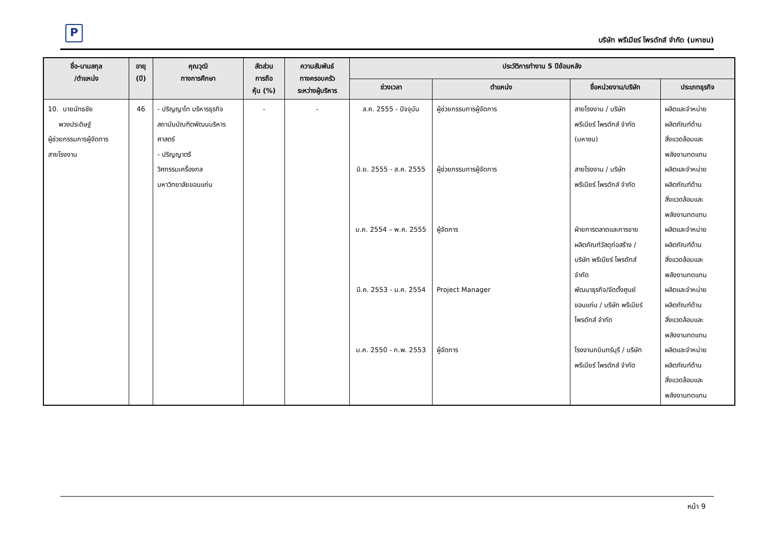P
บริษัท พรีเมียร์ โพรดักส์ จำกัด (มหาชน)
| ชื่อ-นามสกุล /ตำแหน่ง | อายุ (ปี) | คุณวุฒิ ทางการศึกษา | สัดส่วน การถือ หุ้น (%) | ความสัมพันธ์ ทางครอบครัว ระหว่างผู้บริหาร | ประวัติการทำงาน 5 ปีย้อนหลัง | | | |
| --- | --- | --- | --- | --- | --- | --- | --- | --- |
| | | | | | ช่วงเวลา | ตำแหน่ง | ชื่อหน่วยงาน/บริษัท | ประเภทธุรกิจ |
| 10. นายนัทธชัย พวงประดิษฐ์ ผู้ช่วยกรรมการผู้จัดการ สายโรงงาน | 46 | - ปริญญาโท บริหารธุรกิจ สถาบันบัณฑิตพัฒนบริหาร ศาสตร์ - ปริญญาตรี วิศกรรมเครื่องกล มหาวิทยาลัยขอนแก่น | - | - | ส.ค. 2555 - ปัจจุบัน มิ.ย. 2555 - ส.ค. 2555 ม.ค. 2554 – พ.ค. 2555 มี.ค. 2553 - ม.ค. 2554 ม.ค. 2550 - ก.พ. 2553 | ผู้ช่วยกรรมการผู้จัดการ ผู้ช่วยกรรมการผู้จัดการ ผู้จัดการ Project Manager ผู้จัดการ | สายโรงงาน / บริษัท พรีเมียร์ โพรดักส์ จำกัด (มหาชน) สายโรงงาน / บริษัท พรีเมียร์ โพรดักส์ จำกัด ฝ่ายการตลาดและการขาย ผลิตภัณฑ์วัสดุก่อสร้าง / บริษัท พรีเมียร์ โพรดักส์ จำกัด พัฒนาธุรกิจ/จัดตั้งศูนย์ ขอนแก่น / บริษัท พรีเมียร์ โพรดักส์ จำกัด โรงงานกบินทร์บุรี / บริษัท พรีเมียร์ โพรดักส์ จำกัด | ผลิตและจำหน่าย ผลิตภัณฑ์ด้าน สิ่งแวดล้อมและ พลังงานทดแทน ผลิตและจำหน่าย ผลิตภัณฑ์ด้าน สิ่งแวดล้อมและ พลังงานทดแทน ผลิตและจำหน่าย ผลิตภัณฑ์ด้าน สิ่งแวดล้อมและ พลังงานทดแทน ผลิตและจำหน่าย ผลิตภัณฑ์ด้าน สิ่งแวดล้อมและ พลังงานทดแทน ผลิตและจำหน่าย ผลิตภัณฑ์ด้าน สิ่งแวดล้อมและ พลังงานทดแทน |
หน้า 9